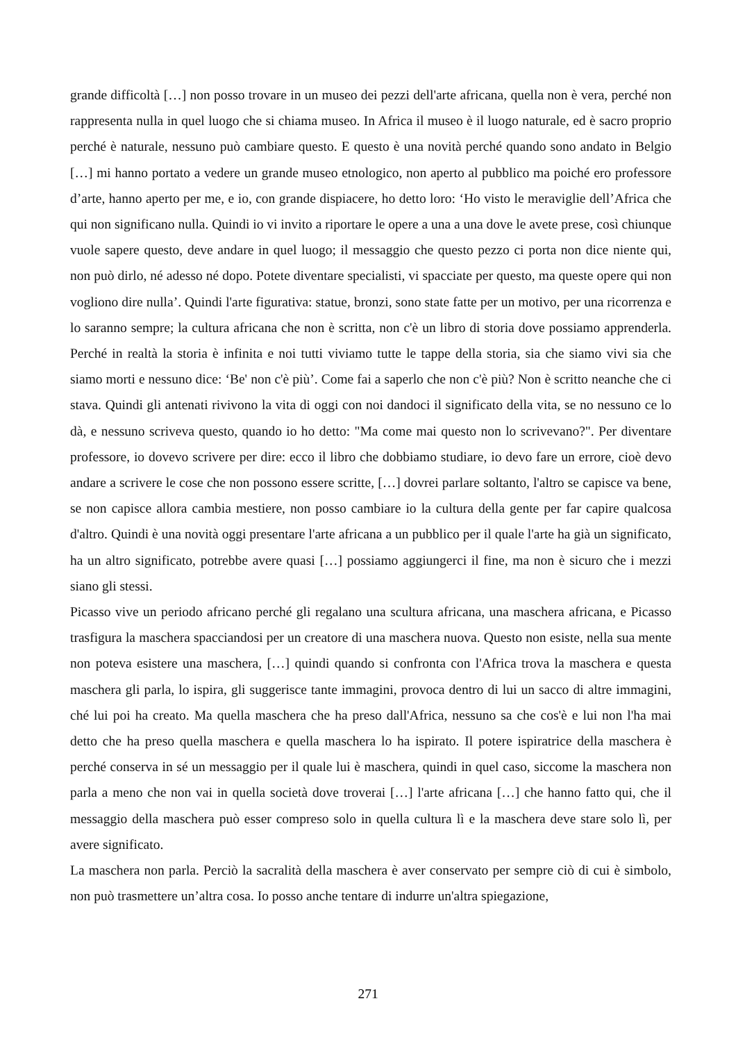grande difficoltà […] non posso trovare in un museo dei pezzi dell'arte africana, quella non è vera, perché non rappresenta nulla in quel luogo che si chiama museo. In Africa il museo è il luogo naturale, ed è sacro proprio perché è naturale, nessuno può cambiare questo. E questo è una novità perché quando sono andato in Belgio […] mi hanno portato a vedere un grande museo etnologico, non aperto al pubblico ma poiché ero professore d’arte, hanno aperto per me, e io, con grande dispiacere, ho detto loro: ‘Ho visto le meraviglie dell’Africa che qui non significano nulla. Quindi io vi invito a riportare le opere a una a una dove le avete prese, così chiunque vuole sapere questo, deve andare in quel luogo; il messaggio che questo pezzo ci porta non dice niente qui, non può dirlo, né adesso né dopo. Potete diventare specialisti, vi spacciate per questo, ma queste opere qui non vogliono dire nulla’. Quindi l'arte figurativa: statue, bronzi, sono state fatte per un motivo, per una ricorrenza e lo saranno sempre; la cultura africana che non è scritta, non c'è un libro di storia dove possiamo apprenderla. Perché in realtà la storia è infinita e noi tutti viviamo tutte le tappe della storia, sia che siamo vivi sia che siamo morti e nessuno dice: ‘Be' non c'è più’. Come fai a saperlo che non c'è più? Non è scritto neanche che ci stava. Quindi gli antenati rivivono la vita di oggi con noi dandoci il significato della vita, se no nessuno ce lo dà, e nessuno scriveva questo, quando io ho detto: "Ma come mai questo non lo scrivevano?". Per diventare professore, io dovevo scrivere per dire: ecco il libro che dobbiamo studiare, io devo fare un errore, cioè devo andare a scrivere le cose che non possono essere scritte, […] dovrei parlare soltanto, l'altro se capisce va bene, se non capisce allora cambia mestiere, non posso cambiare io la cultura della gente per far capire qualcosa d'altro. Quindi è una novità oggi presentare l'arte africana a un pubblico per il quale l'arte ha già un significato, ha un altro significato, potrebbe avere quasi […] possiamo aggiungerci il fine, ma non è sicuro che i mezzi siano gli stessi.
Picasso vive un periodo africano perché gli regalano una scultura africana, una maschera africana, e Picasso trasfigura la maschera spacciandosi per un creatore di una maschera nuova. Questo non esiste, nella sua mente non poteva esistere una maschera, […] quindi quando si confronta con l'Africa trova la maschera e questa maschera gli parla, lo ispira, gli suggerisce tante immagini, provoca dentro di lui un sacco di altre immagini, ché lui poi ha creato. Ma quella maschera che ha preso dall'Africa, nessuno sa che cos'è e lui non l'ha mai detto che ha preso quella maschera e quella maschera lo ha ispirato. Il potere ispiratrice della maschera è perché conserva in sé un messaggio per il quale lui è maschera, quindi in quel caso, siccome la maschera non parla a meno che non vai in quella società dove troverai […] l'arte africana […] che hanno fatto qui, che il messaggio della maschera può esser compreso solo in quella cultura lì e la maschera deve stare solo lì, per avere significato.
La maschera non parla. Perciò la sacralità della maschera è aver conservato per sempre ciò di cui è simbolo, non può trasmettere un’altra cosa. Io posso anche tentare di indurre un'altra spiegazione,
271